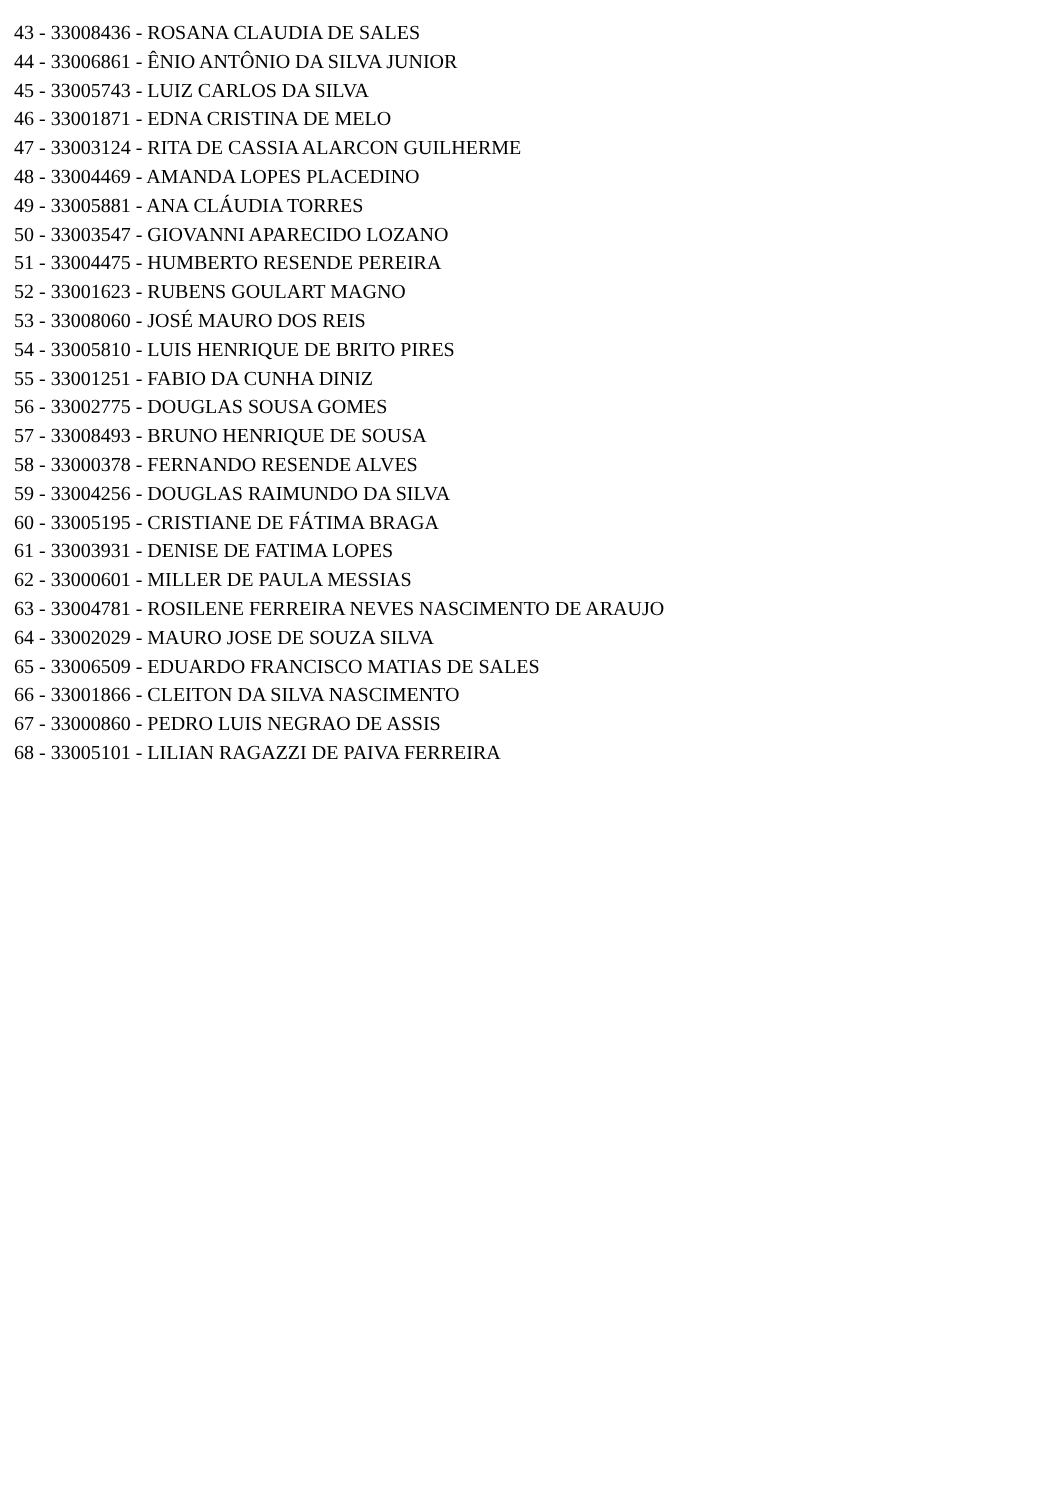43 - 33008436 - ROSANA CLAUDIA DE SALES
44 - 33006861 - ÊNIO ANTÔNIO DA SILVA JUNIOR
45 - 33005743 - LUIZ CARLOS DA SILVA
46 - 33001871 - EDNA CRISTINA DE MELO
47 - 33003124 - RITA DE CASSIA ALARCON GUILHERME
48 - 33004469 - AMANDA LOPES PLACEDINO
49 - 33005881 - ANA CLÁUDIA TORRES
50 - 33003547 - GIOVANNI APARECIDO LOZANO
51 - 33004475 - HUMBERTO RESENDE PEREIRA
52 - 33001623 - RUBENS GOULART MAGNO
53 - 33008060 - JOSÉ MAURO DOS REIS
54 - 33005810 - LUIS HENRIQUE DE BRITO PIRES
55 - 33001251 - FABIO DA CUNHA DINIZ
56 - 33002775 - DOUGLAS SOUSA GOMES
57 - 33008493 - BRUNO HENRIQUE DE SOUSA
58 - 33000378 - FERNANDO RESENDE ALVES
59 - 33004256 - DOUGLAS RAIMUNDO DA SILVA
60 - 33005195 - CRISTIANE DE FÁTIMA BRAGA
61 - 33003931 - DENISE DE FATIMA LOPES
62 - 33000601 - MILLER DE PAULA MESSIAS
63 - 33004781 - ROSILENE FERREIRA NEVES NASCIMENTO DE ARAUJO
64 - 33002029 - MAURO JOSE DE SOUZA SILVA
65 - 33006509 - EDUARDO FRANCISCO MATIAS DE SALES
66 - 33001866 - CLEITON DA SILVA NASCIMENTO
67 - 33000860 - PEDRO LUIS NEGRAO DE ASSIS
68 - 33005101 - LILIAN RAGAZZI DE PAIVA FERREIRA